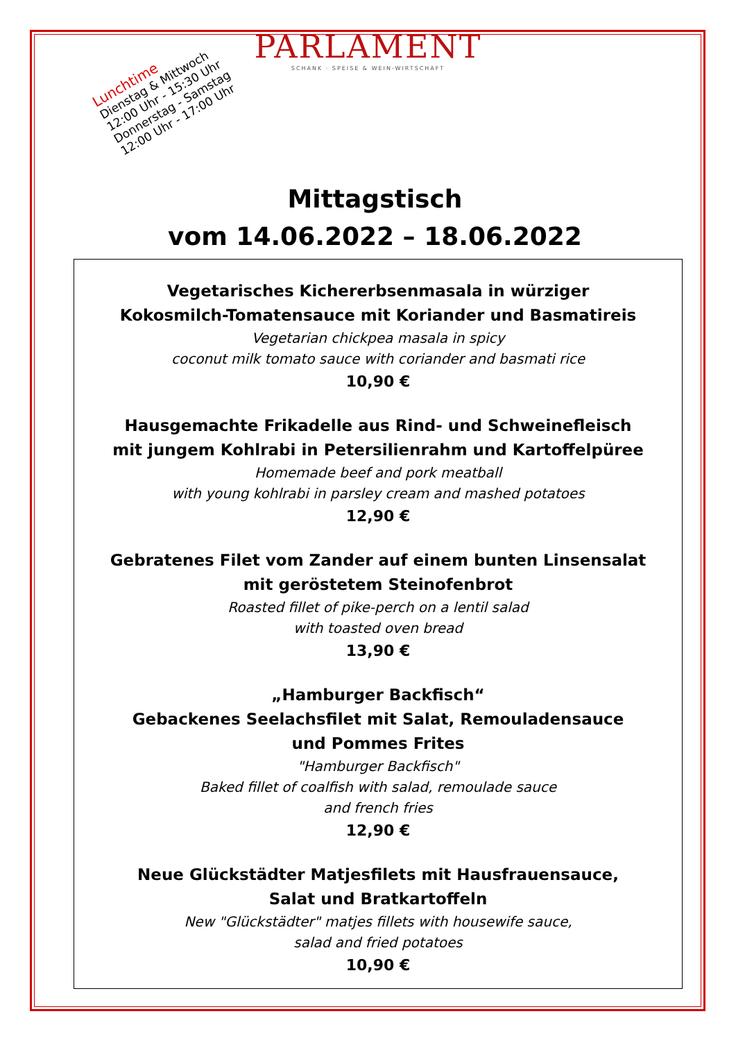PARLAMENT
SCHANK · SPEISE & WEIN-WIRTSCHAFT
Lunchtime
Dienstag & Mittwoch
12:00 Uhr - 15:30 Uhr
Donnerstag - Samstag
12:00 Uhr - 17:00 Uhr
Mittagstisch
vom 14.06.2022 – 18.06.2022
Vegetarisches Kichererbsenmasala in würziger
Kokosmilch-Tomatensauce mit Koriander und Basmatireis
Vegetarian chickpea masala in spicy
coconut milk tomato sauce with coriander and basmati rice
10,90 €
Hausgemachte Frikadelle aus Rind- und Schweinefleisch
mit jungem Kohlrabi in Petersilienrahm und Kartoffelpüree
Homemade beef and pork meatball
with young kohlrabi in parsley cream and mashed potatoes
12,90 €
Gebratenes Filet vom Zander auf einem bunten Linsensalat
mit geröstetem Steinofenbrot
Roasted fillet of pike-perch on a lentil salad
with toasted oven bread
13,90 €
„Hamburger Backfisch“
Gebackenes Seelachsfilet mit Salat, Remouladensauce
und Pommes Frites
"Hamburger Backfisch"
Baked fillet of coalfish with salad, remoulade sauce
and french fries
12,90 €
Neue Glückstädter Matjesfilets mit Hausfrauensauce,
Salat und Bratkartoffeln
New "Glückstädter" matjes fillets with housewife sauce,
salad and fried potatoes
10,90 €